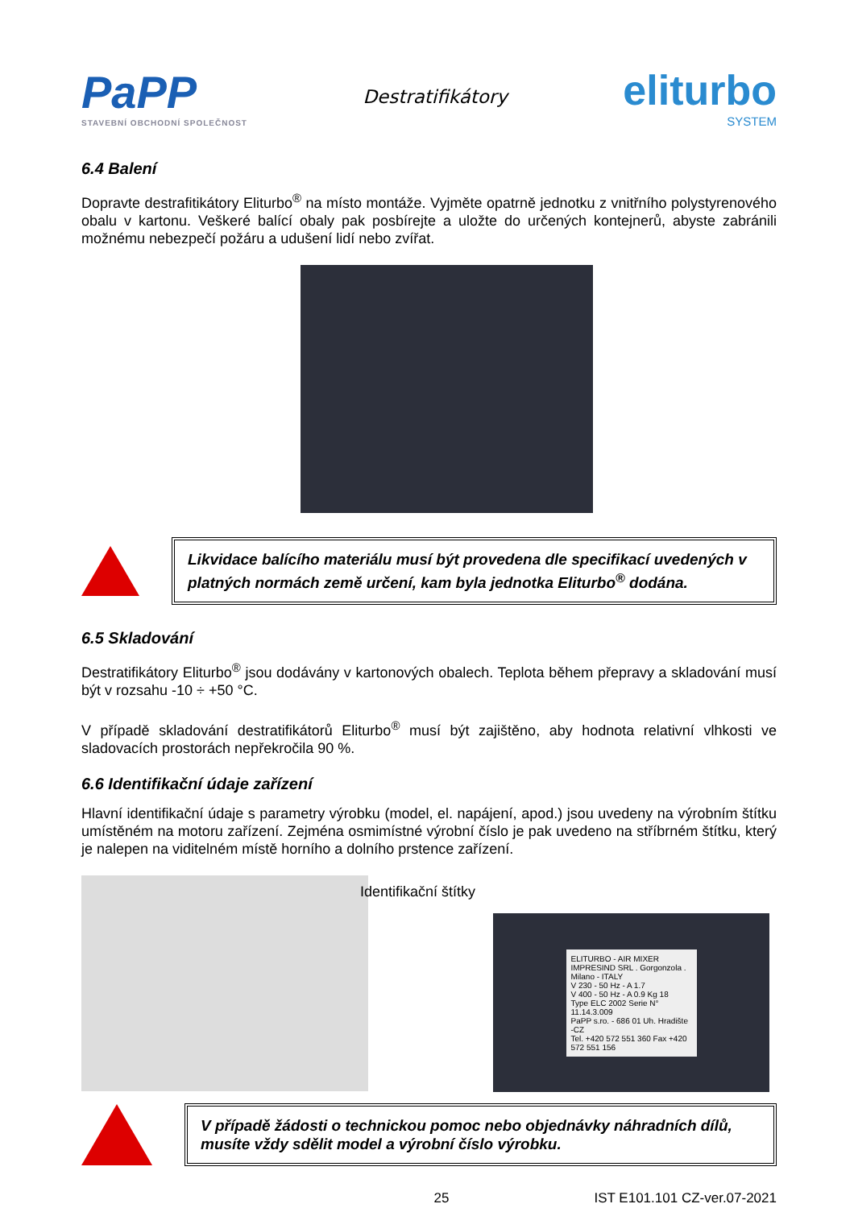PaPP
STAVEBNÍ OBCHODNÍ SPOLEČNOST
Destratifikátory
eliturbo
SYSTEM
6.4 Balení
Dopravte destrafitikátory Eliturbo<sup>®</sup> na místo montáže. Vyjměte opatrně jednotku z vnitřního polystyrenového obalu v kartonu. Veškeré balící obaly pak posbírejte a uložte do určených kontejnerů, abyste zabránili možnému nebezpečí požáru a udušení lidí nebo zvířat.
Likvidace balícího materiálu musí být provedena dle specifikací uvedených v platných normách země určení, kam byla jednotka Eliturbo<sup>®</sup> dodána.
6.5 Skladování
Destratifikátory Eliturbo<sup>®</sup> jsou dodávány v kartonových obalech. Teplota během přepravy a skladování musí být v rozsahu -10 ÷ +50 °C.
V případě skladování destratifikátorů Eliturbo<sup>®</sup> musí být zajištěno, aby hodnota relativní vlhkosti ve sladovacích prostorách nepřekročila 90 %.
6.6 Identifikační údaje zařízení
Hlavní identifikační údaje s parametry výrobku (model, el. napájení, apod.) jsou uvedeny na výrobním štítku umístěném na motoru zařízení. Zejména osmimístné výrobní číslo je pak uvedeno na stříbrném štítku, který je nalepen na viditelném místě horního a dolního prstence zařízení.
Identifikační štítky
ELITURBO - AIR MIXER
IMPRESIND SRL . Gorgonzola . Milano - ITALY
V 230 - 50 Hz - A 1.7
V 400 - 50 Hz - A 0.9 Kg 18
Type ELC 2002 Serie N° 11.14.3.009
PaPP s.ro. - 686 01 Uh. Hradište -CZ
Tel. +420 572 551 360 Fax +420 572 551 156
V případě žádosti o technickou pomoc nebo objednávky náhradních dílů, musíte vždy sdělit model a výrobní číslo výrobku.
25 IST E101.101 CZ-ver.07-2021